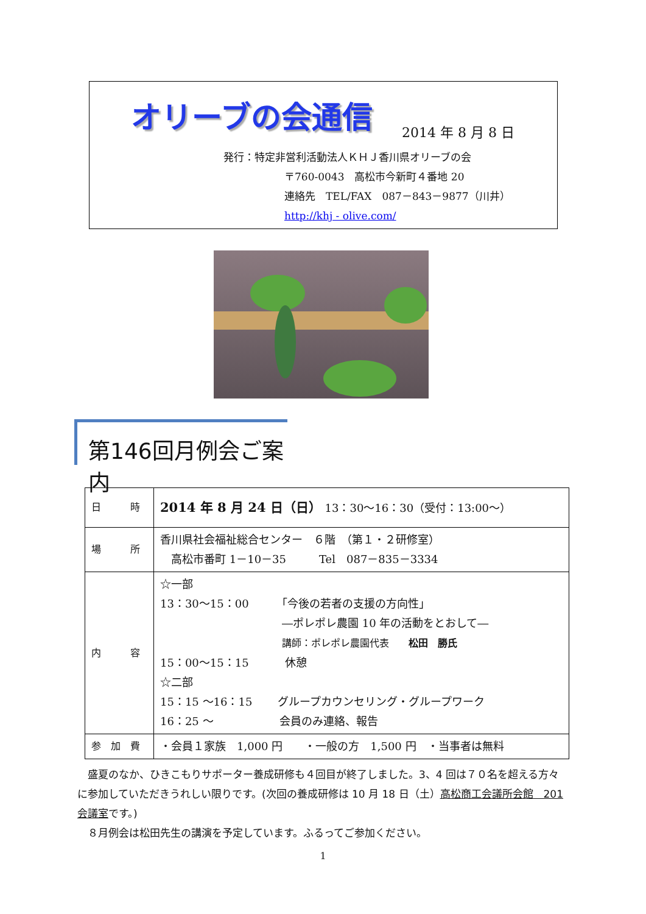オリーブの会通信
2014 年 8 月 8 日
発行：特定非営利活動法人ＫＨＪ香川県オリーブの会
〒760-0043　高松市今新町４番地 20
連絡先　TEL/FAX　087－843－9877（川井）
http://khj - olive.com/
第146回月例会ご案内
| 日 時 | 2014 年 8 月 24 日（日） 13：30～16：30（受付：13:00～） |
| 場 所 | 香川県社会福祉総合センター ６階 （第１・２研修室） 高松市番町 1－10－35 Tel 087－835－3334 |
| 内 容 | ☆一部 13：30～15：00 「今後の若者の支援の方向性」 ―ポレポレ農園 10 年の活動をとおして― 講師：ポレポレ農園代表 松田 勝氏 15：00～15：15 休憩 ☆二部 15：15 ～16：15 グループカウンセリング・グループワーク 16：25 ～ 会員のみ連絡、報告 |
| 参 加 費 | ・会員１家族 1,000 円 ・一般の方 1,500 円 ・当事者は無料 |
　盛夏のなか、ひきこもりサポーター養成研修も４回目が終了しました。3、4 回は７０名を超える方々に参加していただきうれしい限りです。(次回の養成研修は 10 月 18 日（土）高松商工会議所会館　201 会議室です。)
　８月例会は松田先生の講演を予定しています。ふるってご参加ください。
1